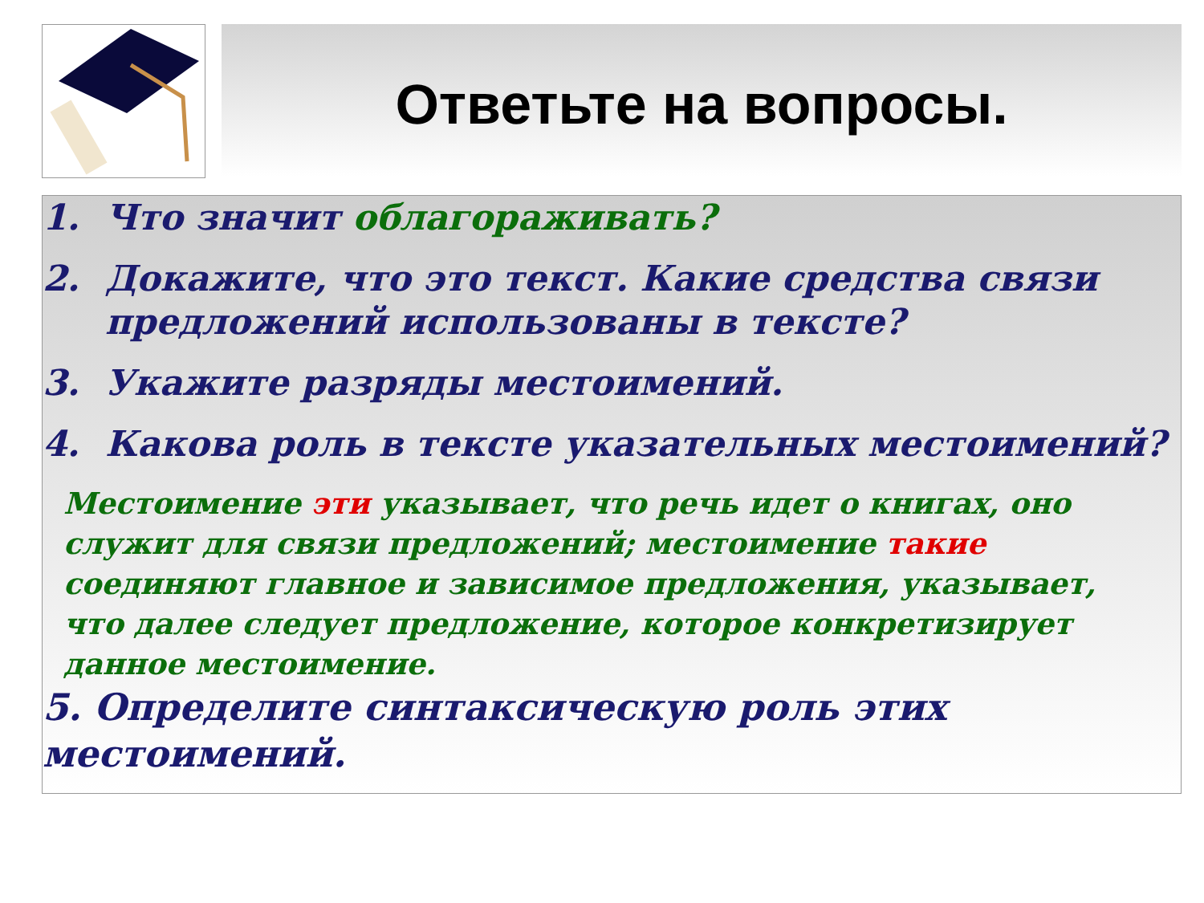Ответьте на вопросы.
1. Что значит облагораживать?
2. Докажите, что это текст. Какие средства связи предложений использованы в тексте?
3. Укажите разряды местоимений.
4. Какова роль в тексте указательных местоимений?
Местоимение эти указывает, что речь идет о книгах, оно служит для связи предложений; местоимение такие соединяют главное и зависимое предложения, указывает, что далее следует предложение, которое конкретизирует данное местоимение.
5. Определите синтаксическую роль этих местоимений.